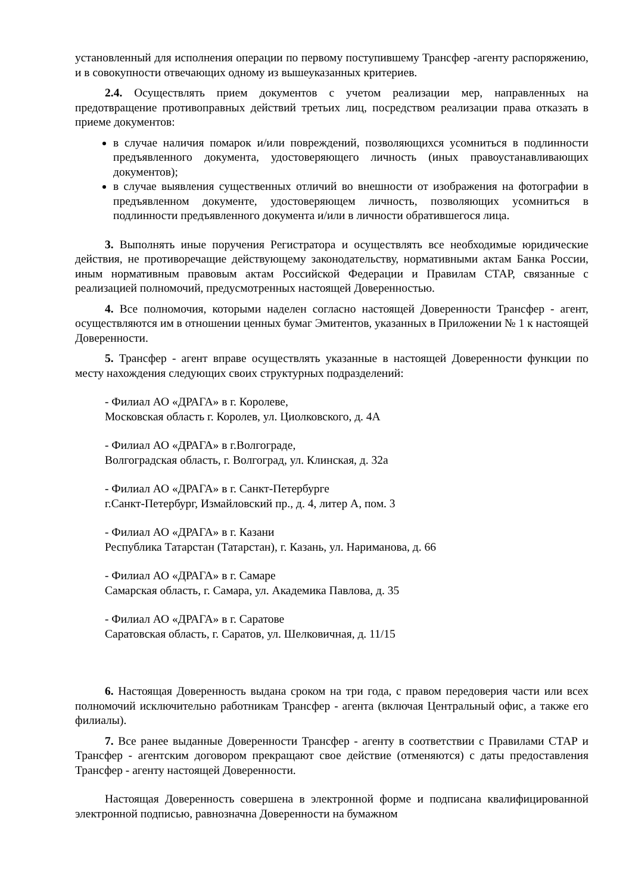установленный для исполнения операции по первому поступившему Трансфер -агенту распоряжению, и в совокупности отвечающих одному из вышеуказанных критериев.
2.4. Осуществлять прием документов с учетом реализации мер, направленных на предотвращение противоправных действий третьих лиц, посредством реализации права отказать в приеме документов:
в случае наличия помарок и/или повреждений, позволяющихся усомниться в подлинности предъявленного документа, удостоверяющего личность (иных правоустанавливающих документов);
в случае выявления существенных отличий во внешности от изображения на фотографии в предъявленном документе, удостоверяющем личность, позволяющих усомниться в подлинности предъявленного документа и/или в личности обратившегося лица.
3. Выполнять иные поручения Регистратора и осуществлять все необходимые юридические действия, не противоречащие действующему законодательству, нормативными актам Банка России, иным нормативным правовым актам Российской Федерации и Правилам СТАР, связанные с реализацией полномочий, предусмотренных настоящей Доверенностью.
4. Все полномочия, которыми наделен согласно настоящей Доверенности Трансфер - агент, осуществляются им в отношении ценных бумаг Эмитентов, указанных в Приложении № 1 к настоящей Доверенности.
5. Трансфер - агент вправе осуществлять указанные в настоящей Доверенности функции по месту нахождения следующих своих структурных подразделений:
- Филиал АО «ДРАГА» в г. Королеве,
Московская область г. Королев, ул. Циолковского, д. 4А
- Филиал АО «ДРАГА» в г.Волгограде,
Волгоградская область, г. Волгоград, ул. Клинская, д. 32а
- Филиал АО «ДРАГА» в г. Санкт-Петербурге
г.Санкт-Петербург, Измайловский пр., д. 4, литер А, пом. 3
- Филиал АО «ДРАГА» в г. Казани
Республика Татарстан (Татарстан), г. Казань, ул. Нариманова, д. 66
- Филиал АО «ДРАГА» в г. Самаре
Самарская область, г. Самара, ул. Академика Павлова, д. 35
- Филиал АО «ДРАГА» в г. Саратове
Саратовская область, г. Саратов, ул. Шелковичная, д. 11/15
6. Настоящая Доверенность выдана сроком на три года, с правом передоверия части или всех полномочий исключительно работникам Трансфер - агента (включая Центральный офис, а также его филиалы).
7. Все ранее выданные Доверенности Трансфер - агенту в соответствии с Правилами СТАР и Трансфер - агентским договором прекращают свое действие (отменяются) с даты предоставления Трансфер - агенту настоящей Доверенности.
Настоящая Доверенность совершена в электронной форме и подписана квалифицированной электронной подписью, равнозначна Доверенности на бумажном